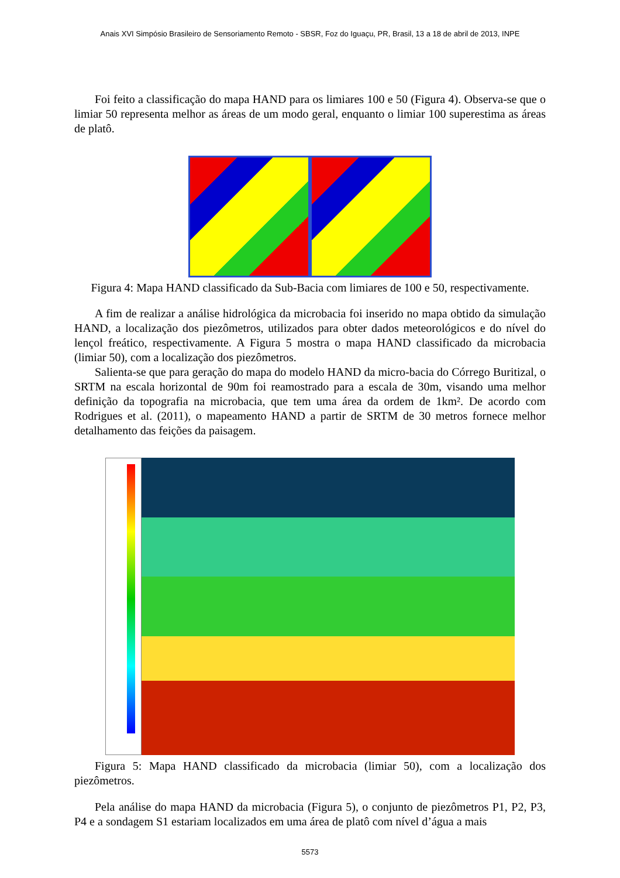Anais XVI Simpósio Brasileiro de Sensoriamento Remoto - SBSR, Foz do Iguaçu, PR, Brasil, 13 a 18 de abril de 2013, INPE
Foi feito a classificação do mapa HAND para os limiares 100 e 50 (Figura 4). Observa-se que o limiar 50 representa melhor as áreas de um modo geral, enquanto o limiar 100 superestima as áreas de platô.
Figura 4: Mapa HAND classificado da Sub-Bacia com limiares de 100 e 50, respectivamente.
A fim de realizar a análise hidrológica da microbacia foi inserido no mapa obtido da simulação HAND, a localização dos piezômetros, utilizados para obter dados meteorológicos e do nível do lençol freático, respectivamente. A Figura 5 mostra o mapa HAND classificado da microbacia (limiar 50), com a localização dos piezômetros.
Salienta-se que para geração do mapa do modelo HAND da micro-bacia do Córrego Buritizal, o SRTM na escala horizontal de 90m foi reamostrado para a escala de 30m, visando uma melhor definição da topografia na microbacia, que tem uma área da ordem de 1km². De acordo com Rodrigues et al. (2011), o mapeamento HAND a partir de SRTM de 30 metros fornece melhor detalhamento das feições da paisagem.
Figura 5: Mapa HAND classificado da microbacia (limiar 50), com a localização dos piezômetros.
Pela análise do mapa HAND da microbacia (Figura 5), o conjunto de piezômetros P1, P2, P3, P4 e a sondagem S1 estariam localizados em uma área de platô com nível d’água a mais
5573